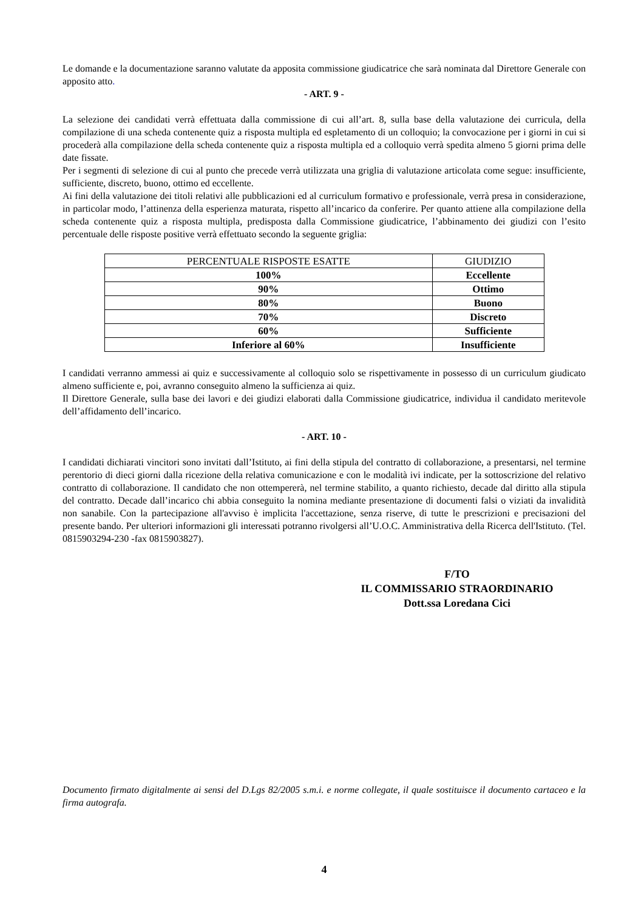Le domande e la documentazione saranno valutate da apposita commissione giudicatrice che sarà nominata dal Direttore Generale con apposito atto.
- ART. 9 -
La selezione dei candidati verrà effettuata dalla commissione di cui all’art. 8, sulla base della valutazione dei curricula, della compilazione di una scheda contenente quiz a risposta multipla ed espletamento di un colloquio; la convocazione per i giorni in cui si procederà alla compilazione della scheda contenente quiz a risposta multipla ed a colloquio verrà spedita almeno 5 giorni prima delle date fissate.
Per i segmenti di selezione di cui al punto che precede verrà utilizzata una griglia di valutazione articolata come segue: insufficiente, sufficiente, discreto, buono, ottimo ed eccellente.
Ai fini della valutazione dei titoli relativi alle pubblicazioni ed al curriculum formativo e professionale, verrà presa in considerazione, in particolar modo, l’attinenza della esperienza maturata, rispetto all’incarico da conferire. Per quanto attiene alla compilazione della scheda contenente quiz a risposta multipla, predisposta dalla Commissione giudicatrice, l’abbinamento dei giudizi con l’esito percentuale delle risposte positive verrà effettuato secondo la seguente griglia:
| PERCENTUALE RISPOSTE ESATTE | GIUDIZIO |
| --- | --- |
| 100% | Eccellente |
| 90% | Ottimo |
| 80% | Buono |
| 70% | Discreto |
| 60% | Sufficiente |
| Inferiore al 60% | Insufficiente |
I candidati verranno ammessi ai quiz e successivamente al colloquio solo se rispettivamente in possesso di un curriculum giudicato almeno sufficiente e, poi, avranno conseguito almeno la sufficienza ai quiz.
Il Direttore Generale, sulla base dei lavori e dei giudizi elaborati dalla Commissione giudicatrice, individua il candidato meritevole dell’affidamento dell’incarico.
- ART. 10 -
I candidati dichiarati vincitori sono invitati dall’Istituto, ai fini della stipula del contratto di collaborazione, a presentarsi, nel termine perentorio di dieci giorni dalla ricezione della relativa comunicazione e con le modalità ivi indicate, per la sottoscrizione del relativo contratto di collaborazione. Il candidato che non ottempererà, nel termine stabilito, a quanto richiesto, decade dal diritto alla stipula del contratto. Decade dall’incarico chi abbia conseguito la nomina mediante presentazione di documenti falsi o viziati da invalidità non sanabile. Con la partecipazione all'avviso è implicita l'accettazione, senza riserve, di tutte le prescrizioni e precisazioni del presente bando. Per ulteriori informazioni gli interessati potranno rivolgersi all’U.O.C. Amministrativa della Ricerca dell'Istituto. (Tel. 0815903294-230 -fax 0815903827).
F/TO
IL COMMISSARIO STRAORDINARIO
Dott.ssa Loredana Cici
Documento firmato digitalmente ai sensi del D.Lgs 82/2005 s.m.i. e norme collegate, il quale sostituisce il documento cartaceo e la firma autografa.
4